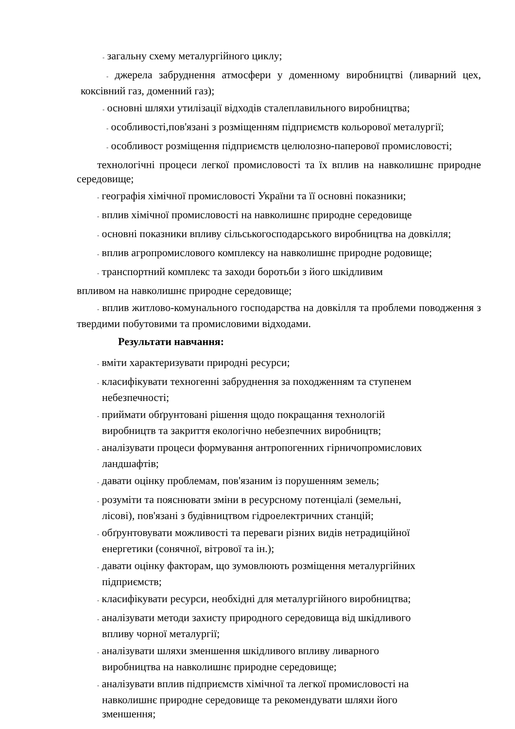- загальну схему металургійного циклу;
- джерела забруднення атмосфери у доменному виробництві (ливарний цех, коксівний газ, доменний газ);
- основні шляхи утилізації відходів сталеплавильного виробництва;
- особливості,пов'язані з розміщенням підприємств кольорової металургії;
- особливост розміщення підприємств целюлозно-паперової промисловості;
технологічні процеси легкої промисловості та їх вплив на навколишнє природне середовище;
- географія хімічної промисловості України та її основні показники;
- вплив хімічної промисловості на навколишнє природне середовище
- основні показники впливу сільськогосподарського виробництва на довкілля;
- вплив агропромислового комплексу на навколишнє природне родовище;
- транспортний комплекс та заходи боротьби з його шкідливим
впливом на навколишнє природне середовище;
- вплив житлово-комунального господарства на довкілля та проблеми поводження з твердими побутовими та промисловими відходами.
Результати навчання:
- вміти характеризувати природні ресурси;
- класифікувати техногенні забруднення за походженням та ступенем
небезпечності;
- приймати обґрунтовані рішення щодо покращання технологій
виробництв та закриття екологічно небезпечних виробництв;
- аналізувати процеси формування антропогенних гірничопромислових
ландшафтів;
- давати оцінку проблемам, пов'язаним із порушенням земель;
- розуміти та пояснювати зміни в ресурсному потенціалі (земельні,
лісові), пов'язані з будівництвом гідроелектричних станцій;
- обґрунтовувати можливості та переваги різних видів нетрадиційної
енергетики (сонячної, вітрової та ін.);
- давати оцінку факторам, що зумовлюють розміщення металургійних
підприємств;
- класифікувати ресурси, необхідні для металургійного виробництва;
- аналізувати методи захисту природного середовища від шкідливого
впливу чорної металургії;
- аналізувати шляхи зменшення шкідливого впливу ливарного
виробництва на навколишнє природне середовище;
- аналізувати вплив підприємств хімічної та легкої промисловості на
навколишнє природне середовище та рекомендувати шляхи його
зменшення;